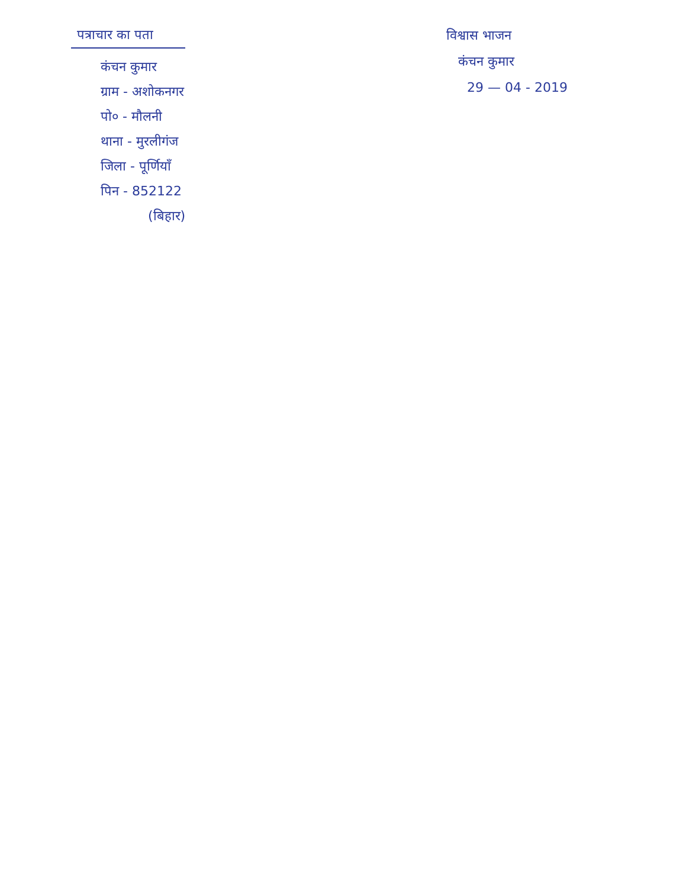पत्राचार का पता
कंचन कुमार
ग्राम - अशोकनगर
पो० - मौलनी
थाना - मुरलीगंज
जिला - पूर्णियाँ
पिन - 852122
(बिहार)
विश्वास भाजन
कंचन कुमार
29 — 04 - 2019